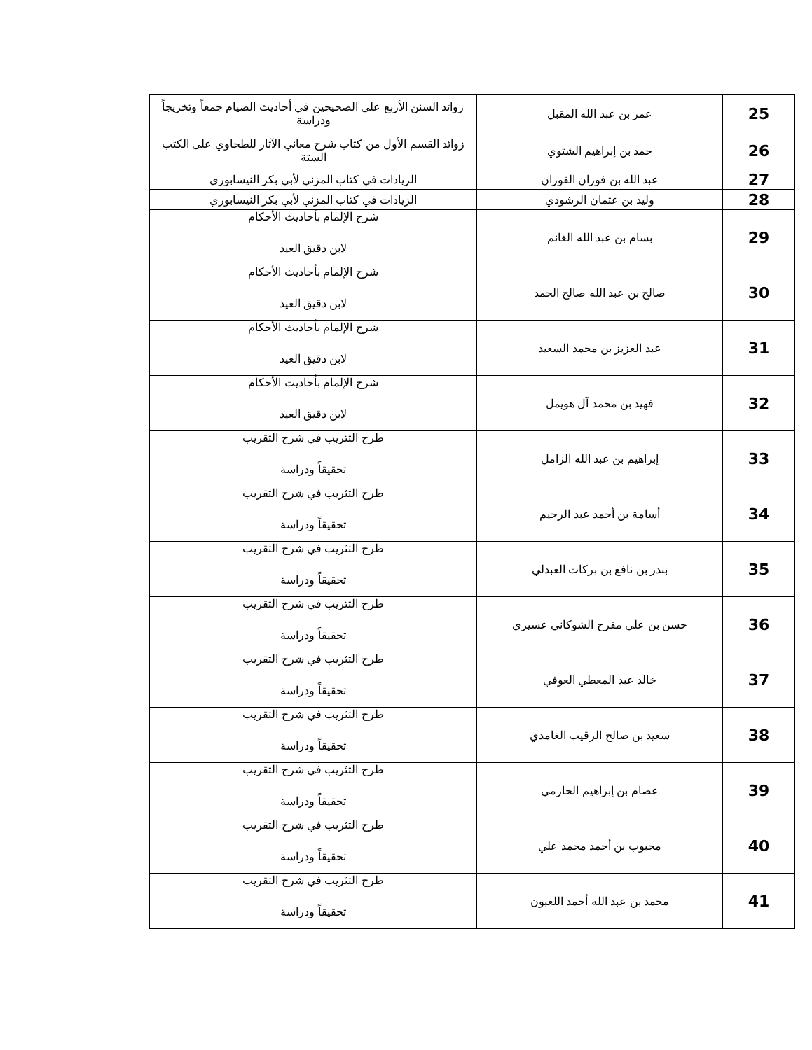| 25 | عمر بن عبد الله المقبل | زوائد السنن الأربع على الصحيحين في أحاديث الصيام جمعاً وتخريجاً ودراسة |
| 26 | حمد بن إبراهيم الشتوي | زوائد القسم الأول من كتاب شرح معاني الآثار للطحاوي على الكتب الستة |
| 27 | عبد الله بن فوزان الفوزان | الزيادات في كتاب المزني لأبي بكر النيسابوري |
| 28 | وليد بن عثمان الرشودي | الزيادات في كتاب المزني لأبي بكر النيسابوري |
| 29 | بسام بن عبد الله الغانم | شرح الإلمام بأحاديث الأحكام لابن دقيق العيد |
| 30 | صالح بن عبد الله صالح الحمد | شرح الإلمام بأحاديث الأحكام لابن دقيق العيد |
| 31 | عبد العزيز بن محمد السعيد | شرح الإلمام بأحاديث الأحكام لابن دقيق العيد |
| 32 | فهيد بن محمد آل هويمل | شرح الإلمام بأحاديث الأحكام لابن دقيق العيد |
| 33 | إبراهيم بن عبد الله الزامل | طرح التثريب في شرح التقريب تحقيقاً ودراسة |
| 34 | أسامة بن أحمد عبد الرحيم | طرح التثريب في شرح التقريب تحقيقاً ودراسة |
| 35 | بندر بن نافع بن بركات العبدلي | طرح التثريب في شرح التقريب تحقيقاً ودراسة |
| 36 | حسن بن علي مفرح الشوكاني عسيري | طرح التثريب في شرح التقريب تحقيقاً ودراسة |
| 37 | خالد عبد المعطي العوفي | طرح التثريب في شرح التقريب تحقيقاً ودراسة |
| 38 | سعيد بن صالح الرقيب الغامدي | طرح التثريب في شرح التقريب تحقيقاً ودراسة |
| 39 | عصام بن إبراهيم الحازمي | طرح التثريب في شرح التقريب تحقيقاً ودراسة |
| 40 | محبوب بن أحمد محمد علي | طرح التثريب في شرح التقريب تحقيقاً ودراسة |
| 41 | محمد بن عبد الله أحمد اللعبون | طرح التثريب في شرح التقريب تحقيقاً ودراسة |